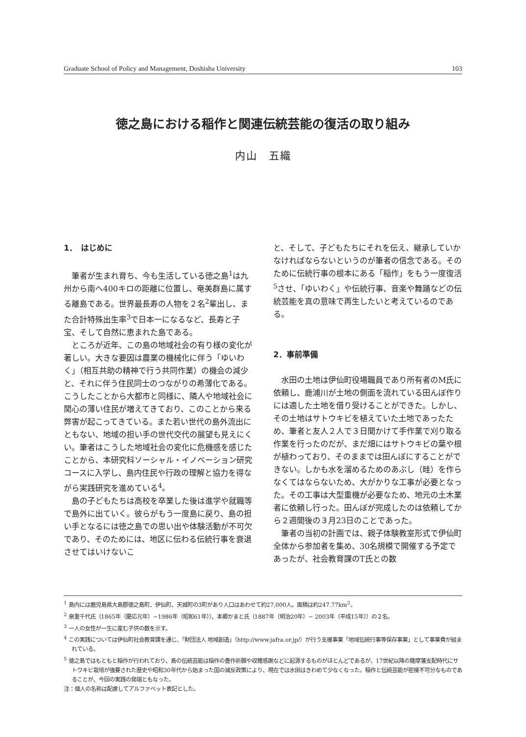Graduate School of Policy and Management, Doshisha University 103
徳之島における稲作と関連伝統芸能の復活の取り組み
内山　五織
1．　はじめに
筆者が生まれ育ち、今も生活している徳之島<sup>1</sup>は九州から南へ400キロの距離に位置し、奄美群島に属する離島である。世界最長寿の人物を２名<sup>2</sup>輩出し、また合計特殊出生率<sup>3</sup>で日本一になるなど、長寿と子宝、そして自然に恵まれた島である。
ところが近年、この島の地域社会の有り様の変化が著しい。大きな要因は農業の機械化に伴う「ゆいわく」（相互共助の精神で行う共同作業）の機会の減少と、それに伴う住民同士のつながりの希薄化である。こうしたことから大都市と同様に、隣人や地域社会に関心の薄い住民が増えてきており、このことから来る弊害が起こってきている。また若い世代の島外流出にともない、地域の担い手の世代交代の展望も見えにくい。筆者はこうした地域社会の変化に危機感を感じたことから、本研究科ソーシャル・イノベーション研究コースに入学し、島内住民や行政の理解と協力を得ながら実践研究を進めている<sup>4</sup>。
島の子どもたちは高校を卒業した後は進学や就職等で島外に出ていく。彼らがもう一度島に戻り、島の担い手となるには徳之島での思い出や体験活動が不可欠であり、そのためには、地区に伝わる伝統行事を衰退させてはいけないこ
と、そして、子どもたちにそれを伝え、継承していかなければならないというのが筆者の信念である。そのために伝統行事の根本にある「稲作」をもう一度復活<sup>5</sup>させ、「ゆいわく」や伝統行事、音楽や舞踊などの伝統芸能を真の意味で再生したいと考えているのである。
2．事前準備
水田の土地は伊仙町役場職員であり所有者のM氏に依頼し、鹿浦川が土地の側面を流れている田んぼ作りには適した土地を借り受けることができた。しかし、その土地はサトウキビを植えていた土地であったため、筆者と友人２人で３日間かけて手作業で刈り取る作業を行ったのだが、まだ畑にはサトウキビの葉や根が植わっており、そのままでは田んぼにすることができない。しかも水を溜めるためのあぶし（畦）を作らなくてはならないため、大がかりな工事が必要となった。その工事は大型重機が必要なため、地元の土木業者に依頼し行った。田んぼが完成したのは依頼してから２週間後の３月23日のことであった。
筆者の当初の計画では、親子体験教室形式で伊仙町全体から参加者を集め、30名規模で開催する予定であったが、社会教育課のT氏との数
<sup>1</sup> 島内には鹿児島県大島郡徳之島町、伊仙町、天城町の3町があり人口はあわせて約27,000人。面積は約247.77km<sup>2</sup>。
<sup>2</sup> 泉重千代氏（1865年（慶応元年）−1986年（昭和61年））、本郷かまと氏（1887年（明治20年）− 2003年（平成15年））の２名。
<sup>3</sup> 一人の女性が一生に産む子供の数を示す。
<sup>4</sup> この実践については伊仙町社会教育課を通じ、「財団法人 地域創造」（http://www.jafra.or.jp/）が行う支援事業「地域伝統行事等保存事業」として事業費が組まれている。
<sup>5</sup> 徳之島ではもともと稲作が行われており、島の伝統芸能は稲作の豊作祈願や収穫感謝などに起源するものがほとんどであるが、17世紀以降の薩摩藩支配時代にサトウキビ栽培が強要された歴史や昭和30年代から始まった国の減反政策により、現在では水田はきわめて少なくなった。稲作と伝統芸能が密接不可分なものであることが、今回の実践の発端ともなった。
注：個人の名称は配慮してアルファベット表記とした。